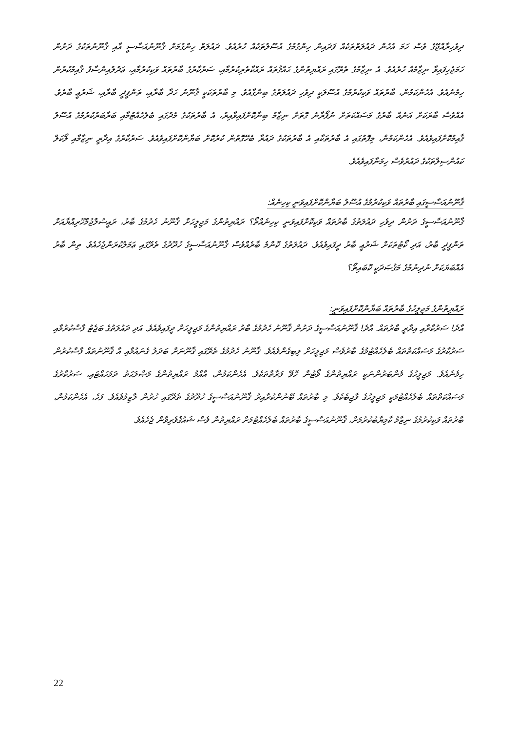ދިވެހިރާއްޖޭގެ ވެސް ހަމަ އެހެން ދައުލަތްތަކެއް ފަދައިން ހިންގުމުގެ އުސޫލުތަކެއް ހުރެއެވެ. ދައުލަތް ހިންގުމަށް ޤާނޫނުއަސާސީ އާއި ޤާނޫނުތަކުގެ ދަށުން ހަމަޖެހިފައިވާ ނިޒާމެއް ހުރެއެވެ. އެ ނިޒާމުގެ ތެރޭގައި ރައްޔިތުންގެ ޙައްޤުތައް ރައްކާތެރިކުރުމާއި، ސަރުކާރުގެ ބާރުތައް ވަކިކުރުމާއި، ޢަދުލުއިންސާފު ޤާއިމުކުރުން ހިމެނެއެވެ. އެހެންކަމުން، ބާރުތައް ވަކިކުރުމުގެ އުސޫލަކީ ދިވެހި ދައުލަތުގެ ބިންގާއެވެ. މި ބާރުތަކަކީ ޤާނޫނު ހަދާ ބާރާއި، ތަންފީޛީ ބާރާއި، ޝަރުޢީ ބާރެވެ. އެއްވެސް ބާރަކަށް އަނެއް ބާރުގެ މަސައްކަތަށް ނުފޯރާނެ ގޮތަށް ނިޒާމު ބިނާކޮށްފައިވާއިރު، އެ ބާރުތަކުގެ މެދުގައި ބެލެހެއްޓުމާއި ބަރާބަރުކުރުމުގެ އުސޫލު ޤާއިމުކޮށްފައިވެއެވެ. އެހެންކަމުން، މިފޮތުގައި އެ ބާރުތަކާއި އެ ބާރުތަކުގެ ދައުރާ ބެހޭގޮތުން ކުރުކޮށް ބަޔާންކޮށްފައިވެއެވެ. ސަރުކާރުގެ އިދާރީ ނިޒާމާއި ލޯކަލް ކައުންސިލްތަކުގެ ދައުރުވެސް ހިމަނާފައިވެއެވެ.
ޤާނޫނުއަސާސީގައި ބާރުތައް ވަކިކުރުމުގެ އުސޫލު ބަޔާންކޮށްފައިވަނީ ކިހިނެއް:
ޤާނޫނުއަސާސީގެ ދަށުން ދިވެހި ދައުލަތުގެ ބާރުތައް ވަކިކޮށްފައިވަނީ ކިހިނެއްތޯ؟ ރައްޔިތުންގެ މަޖިލީހަށް ޤާނޫނު ހެދުމުގެ ބާރު، ރައީސުލްޖުމްހޫރިއްޔާއަށް ތަންފީޛީ ބާރު، އަދި ކޯޓުތަކަށް ޝަރުޢީ ބާރު ދީފައިވެއެވެ. ދައުލަތުގެ ކޮންމެ ބާރެއްވެސް ޤާނޫނުއަސާސީގެ ހުދޫދުގެ ތެރޭގައި ޢަމަލުކުރަންޖެހެއެވެ. ތިން ބާރު އެއްބަޔަކަށް ނުދިނުމުގެ މަޤުޞަދަކީ ކޮބައިތޯ؟
ރައްޔިތުންގެ މަޖިލީހުގެ ބާރުތައް ބަޔާންކޮށްފައިވަނީ:
އާދެ! ސަރުކާރާއި އިދާރީ ބާރުތައް. އާދެ! ޤާނޫނުއަސާސީގެ ދަށުން ޤާނޫނު ހެދުމުގެ ބާރު ރައްޔިތުންގެ މަޖިލީހަށް ދީފައިވެއެވެ. އަދި ދައުލަތުގެ ބަޖެޓު ފާސްކުރުމާއި ސަރުކާރުގެ މަސައްކަތްތައް ބެލެހެއްޓުމުގެ ބާރުވެސް މަޖިލީހަށް ލިބިގެންވެއެވެ. ޤާނޫނު ހެދުމުގެ ތެރޭގައި ޤާނޫނަށް ބަދަލު ގެނައުމާއި އާ ޤާނޫނުތައް ފާސްކުރުން ހިމެނެއެވެ. މަޖިލީހުގެ މެންބަރުންނަކީ ރައްޔިތުންގެ ވޯޓުން ހޮވޭ ފަރާތްތަކެވެ. އެހެންކަމުން، އާއްމު ރައްޔިތުންގެ މަޞްލަޙަތު ދަމަހައްޓައި، ސަރުކާރުގެ މަސައްކަތްތައް ބެލެހެއްޓުމަކީ މަޖިލީހުގެ ވާޖިބެކެވެ. މި ބާރުތައް ބޭނުންކުރާއިރު ޤާނޫނުއަސާސީގެ ހުދޫދުގެ ތެރޭގައި ހުރުން ލާޒިމުވެއެވެ. ފަހެ، އެހެންކަމުން، ބާރުތައް ވަކިކުރުމުގެ ނިޒާމު ކާމިޔާބުކުރުމަށް، ޤާނޫނުއަސާސީގެ ބާރުތައް ބެލެހެއްޓުމަށް ރައްޔިތުން ވެސް ޝައުޤުވެރިވާން ޖެހެއެވެ.
22